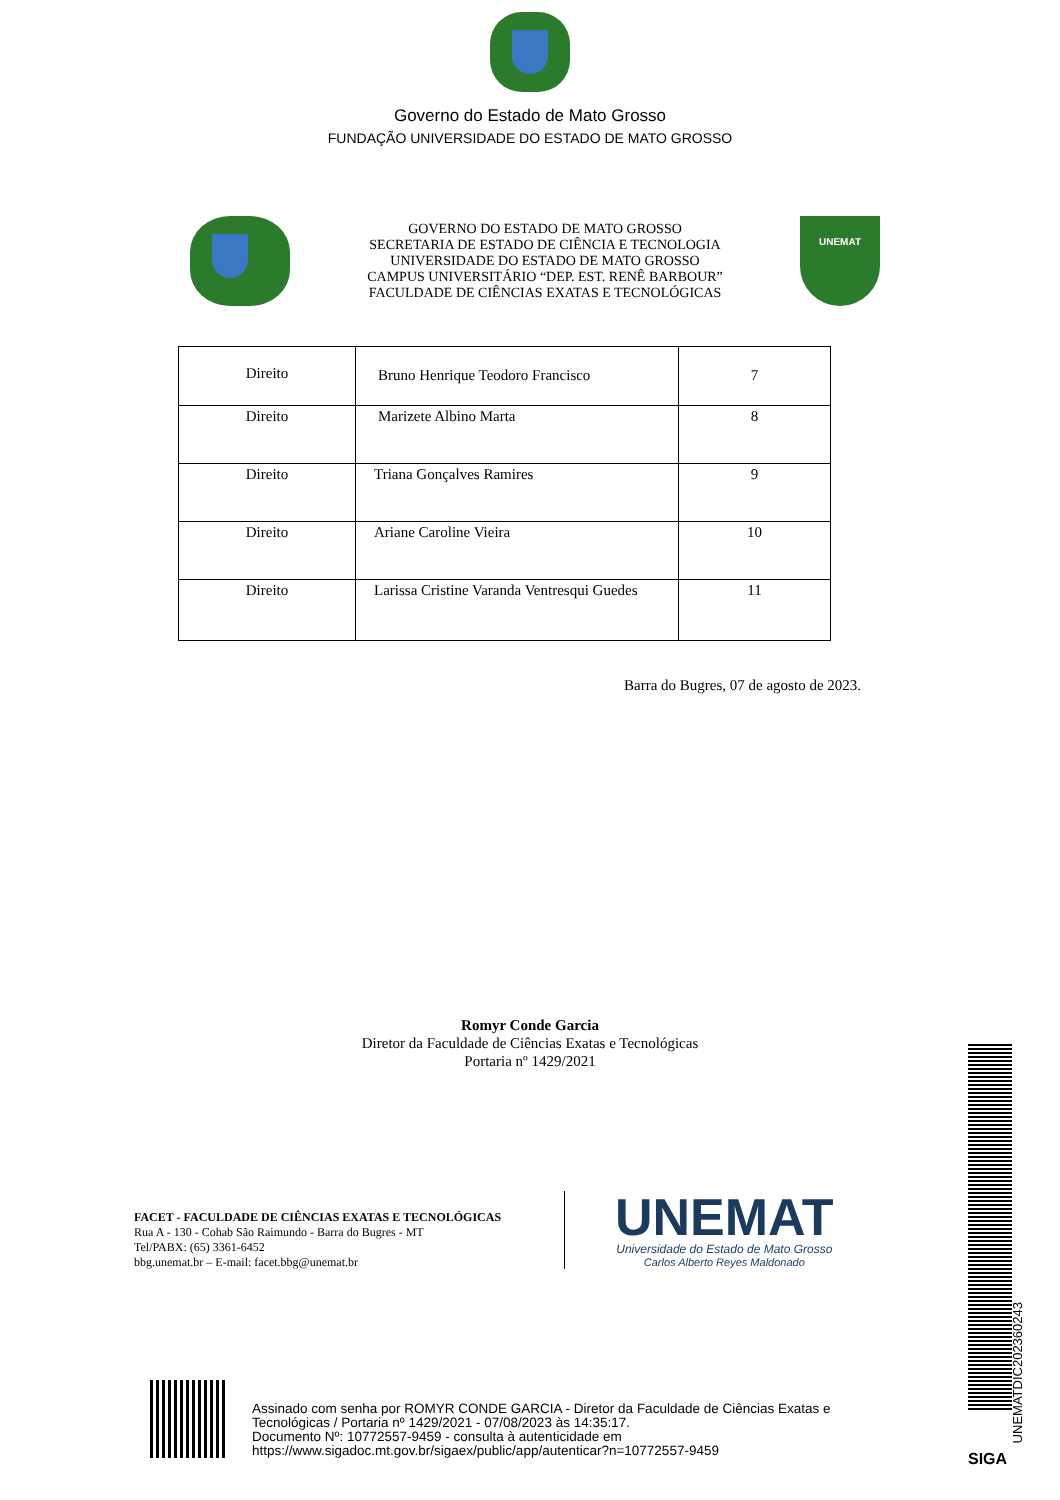Governo do Estado de Mato Grosso
FUNDAÇÃO UNIVERSIDADE DO ESTADO DE MATO GROSSO
GOVERNO DO ESTADO DE MATO GROSSO
SECRETARIA DE ESTADO DE CIÊNCIA E TECNOLOGIA
UNIVERSIDADE DO ESTADO DE MATO GROSSO
CAMPUS UNIVERSITÁRIO “DEP. EST. RENÊ BARBOUR”
FACULDADE DE CIÊNCIAS EXATAS E TECNOLÓGICAS
UNEMAT
| Direito | Bruno Henrique Teodoro Francisco | 7 |
| Direito | Marizete Albino Marta | 8 |
| Direito | Triana Gonçalves Ramires | 9 |
| Direito | Ariane Caroline Vieira | 10 |
| Direito | Larissa Cristine Varanda Ventresqui Guedes | 11 |
Barra do Bugres, 07 de agosto de 2023.
Romyr Conde Garcia
Diretor da Faculdade de Ciências Exatas e Tecnológicas
Portaria nº 1429/2021
FACET - FACULDADE DE CIÊNCIAS EXATAS E TECNOLÓGICAS
Rua A - 130 - Cohab São Raimundo - Barra do Bugres - MT
Tel/PABX: (65) 3361-6452
bbg.unemat.br – E-mail: facet.bbg@unemat.br
UNEMAT
Universidade do Estado de Mato Grosso
Carlos Alberto Reyes Maldonado
Assinado com senha por ROMYR CONDE GARCIA - Diretor da Faculdade de Ciências Exatas e
Tecnológicas / Portaria nº 1429/2021 - 07/08/2023 às 14:35:17.
Documento Nº: 10772557-9459 - consulta à autenticidade em
https://www.sigadoc.mt.gov.br/sigaex/public/app/autenticar?n=10772557-9459
UNEMATDIC202360243
SIGA